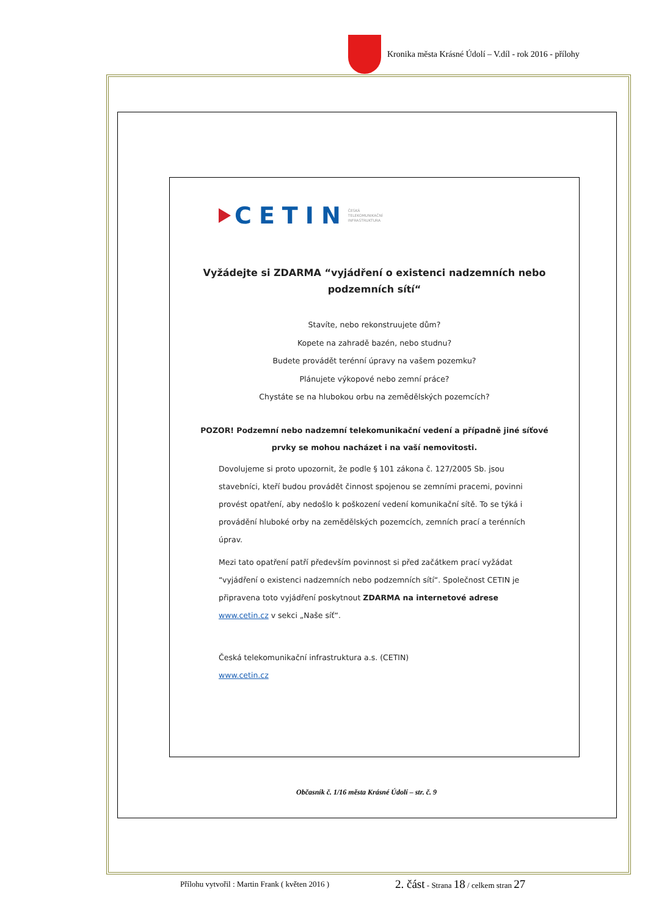Kronika města Krásné Údolí – V.díl - rok 2016 - přílohy
CETIN
ČESKÁ
TELEKOMUNIKAČNÍ
INFRASTRUKTURA
Vyžádejte si ZDARMA “vyjádření o existenci nadzemních nebo podzemních sítí“
Stavíte, nebo rekonstruujete dům?
Kopete na zahradě bazén, nebo studnu?
Budete provádět terénní úpravy na vašem pozemku?
Plánujete výkopové nebo zemní práce?
Chystáte se na hlubokou orbu na zemědělských pozemcích?
POZOR! Podzemní nebo nadzemní telekomunikační vedení a případně jiné síťové prvky se mohou nacházet i na vaší nemovitosti.
Dovolujeme si proto upozornit, že podle § 101 zákona č. 127/2005 Sb. jsou stavebníci, kteří budou provádět činnost spojenou se zemními pracemi, povinni provést opatření, aby nedošlo k poškození vedení komunikační sítě. To se týká i provádění hluboké orby na zemědělských pozemcích, zemních prací a terénních úprav.
Mezi tato opatření patří především povinnost si před začátkem prací vyžádat “vyjádření o existenci nadzemních nebo podzemních sítí“. Společnost CETIN je připravena toto vyjádření poskytnout ZDARMA na internetové adrese www.cetin.cz v sekci „Naše síť“.
Česká telekomunikační infrastruktura a.s. (CETIN)
www.cetin.cz
Občasník č. 1/16 města Krásné Údolí – str. č. 9
Přílohu vytvořil : Martin Frank ( květen 2016 )
2. část - Strana 18 / celkem stran 27